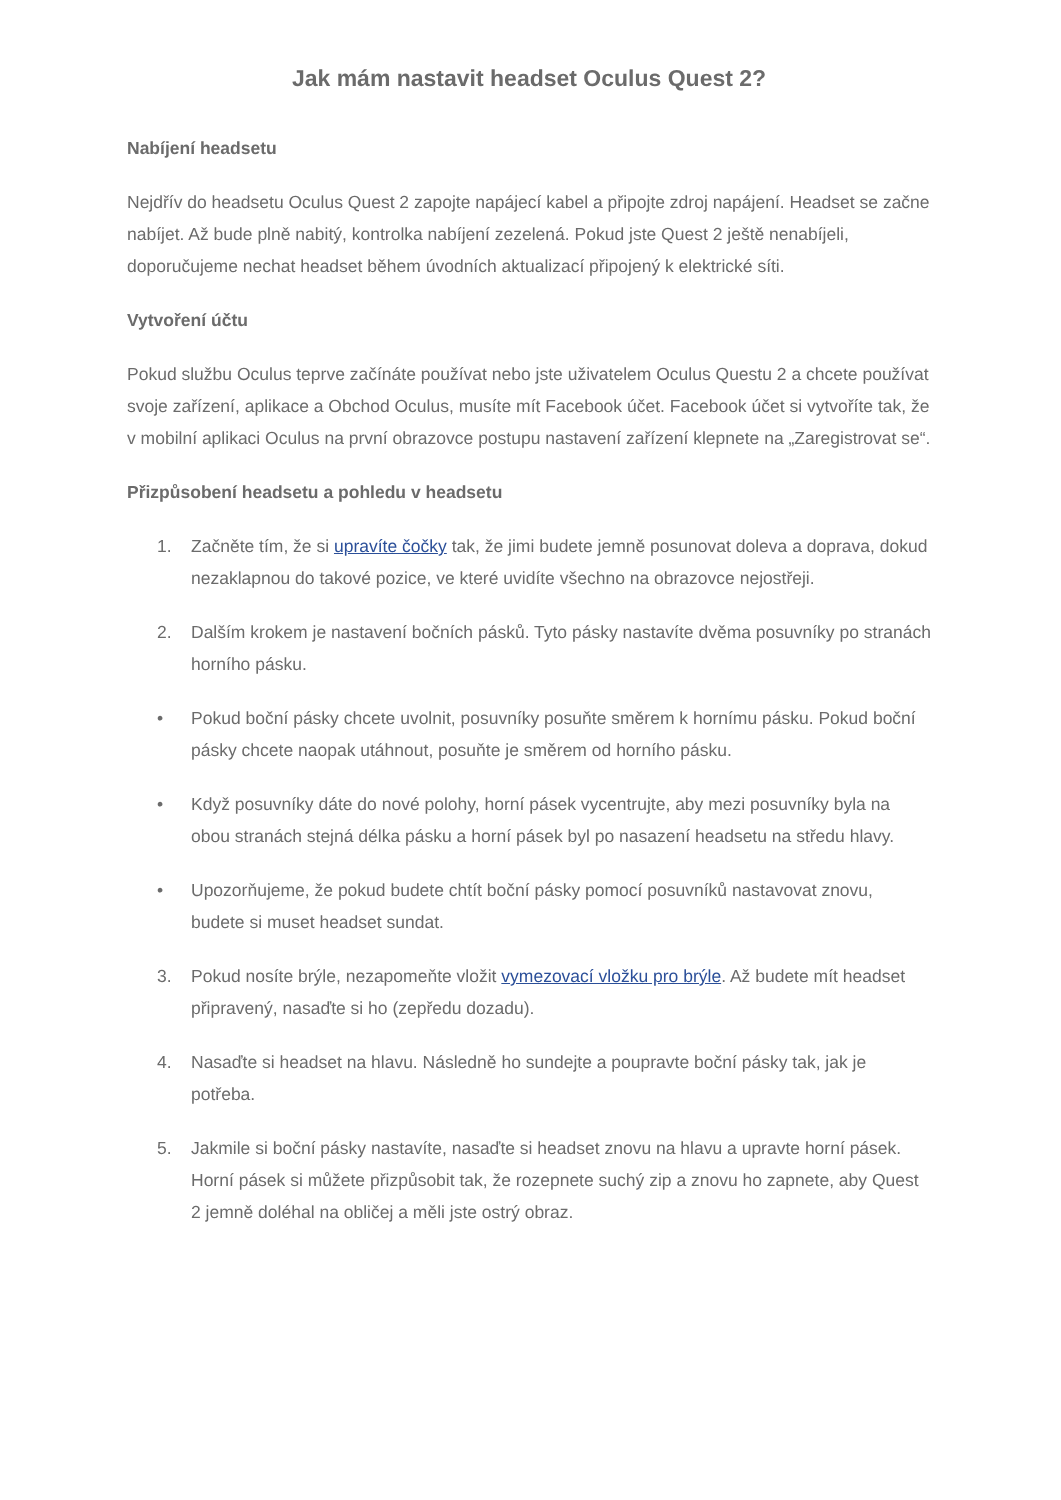Jak mám nastavit headset Oculus Quest 2?
Nabíjení headsetu
Nejdřív do headsetu Oculus Quest 2 zapojte napájecí kabel a připojte zdroj napájení. Headset se začne nabíjet. Až bude plně nabitý, kontrolka nabíjení zezelená. Pokud jste Quest 2 ještě nenabíjeli, doporučujeme nechat headset během úvodních aktualizací připojený k elektrické síti.
Vytvoření účtu
Pokud službu Oculus teprve začínáte používat nebo jste uživatelem Oculus Questu 2 a chcete používat svoje zařízení, aplikace a Obchod Oculus, musíte mít Facebook účet. Facebook účet si vytvoříte tak, že v mobilní aplikaci Oculus na první obrazovce postupu nastavení zařízení klepnete na „Zaregistrovat se“.
Přizpůsobení headsetu a pohledu v headsetu
1. Začněte tím, že si upravíte čočky tak, že jimi budete jemně posunovat doleva a doprava, dokud nezaklapnou do takové pozice, ve které uvidíte všechno na obrazovce nejostřeji.
2. Dalším krokem je nastavení bočních pásků. Tyto pásky nastavíte dvěma posuvníky po stranách horního pásku.
• Pokud boční pásky chcete uvolnit, posuvníky posuňte směrem k hornímu pásku. Pokud boční pásky chcete naopak utáhnout, posuňte je směrem od horního pásku.
• Když posuvníky dáte do nové polohy, horní pásek vycentrujte, aby mezi posuvníky byla na obou stranách stejná délka pásku a horní pásek byl po nasazení headsetu na středu hlavy.
• Upozorňujeme, že pokud budete chtít boční pásky pomocí posuvníků nastavovat znovu, budete si muset headset sundat.
3. Pokud nosíte brýle, nezapomeňte vložit vymezovací vložku pro brýle. Až budete mít headset připravený, nasaďte si ho (zepředu dozadu).
4. Nasaďte si headset na hlavu. Následně ho sundejte a poupravte boční pásky tak, jak je potřeba.
5. Jakmile si boční pásky nastavíte, nasaďte si headset znovu na hlavu a upravte horní pásek. Horní pásek si můžete přizpůsobit tak, že rozepnete suchý zip a znovu ho zapnete, aby Quest 2 jemně doléhal na obličej a měli jste ostrý obraz.